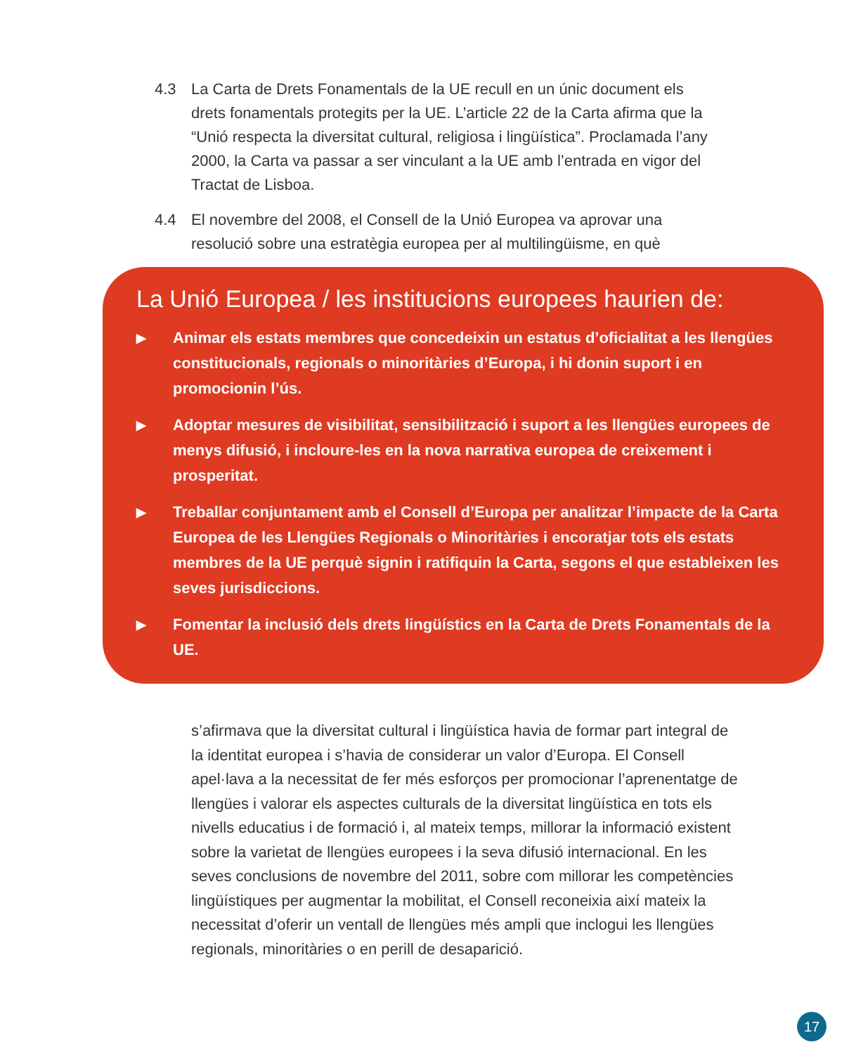4.3 La Carta de Drets Fonamentals de la UE recull en un únic document els drets fonamentals protegits per la UE. L’article 22 de la Carta afirma que la “Unió respecta la diversitat cultural, religiosa i lingüística”. Proclamada l’any 2000, la Carta va passar a ser vinculant a la UE amb l’entrada en vigor del Tractat de Lisboa.
4.4 El novembre del 2008, el Consell de la Unió Europea va aprovar una resolució sobre una estratègia europea per al multilingüisme, en què
La Unió Europea / les institucions europees haurien de:
▶ Animar els estats membres que concedeixin un estatus d’oficialitat a les llengües constitucionals, regionals o minoritàries d’Europa, i hi donin suport i en promocionin l’ús.
▶ Adoptar mesures de visibilitat, sensibilització i suport a les llengües europees de menys difusió, i incloure-les en la nova narrativa europea de creixement i prosperitat.
▶ Treballar conjuntament amb el Consell d’Europa per analitzar l’impacte de la Carta Europea de les Llengües Regionals o Minoritàries i encoratjar tots els estats membres de la UE perquè signin i ratifiquin la Carta, segons el que estableixen les seves jurisdiccions.
▶ Fomentar la inclusió dels drets lingüístics en la Carta de Drets Fonamentals de la UE.
s’afirmava que la diversitat cultural i lingüística havia de formar part integral de la identitat europea i s’havia de considerar un valor d’Europa. El Consell apel·lava a la necessitat de fer més esforços per promocionar l’aprenentatge de llengües i valorar els aspectes culturals de la diversitat lingüística en tots els nivells educatius i de formació i, al mateix temps, millorar la informació existent sobre la varietat de llengües europees i la seva difusió internacional. En les seves conclusions de novembre del 2011, sobre com millorar les competències lingüístiques per augmentar la mobilitat, el Consell reconeixia així mateix la necessitat d’oferir un ventall de llengües més ampli que inclogui les llengües regionals, minoritàries o en perill de desaparició.
17